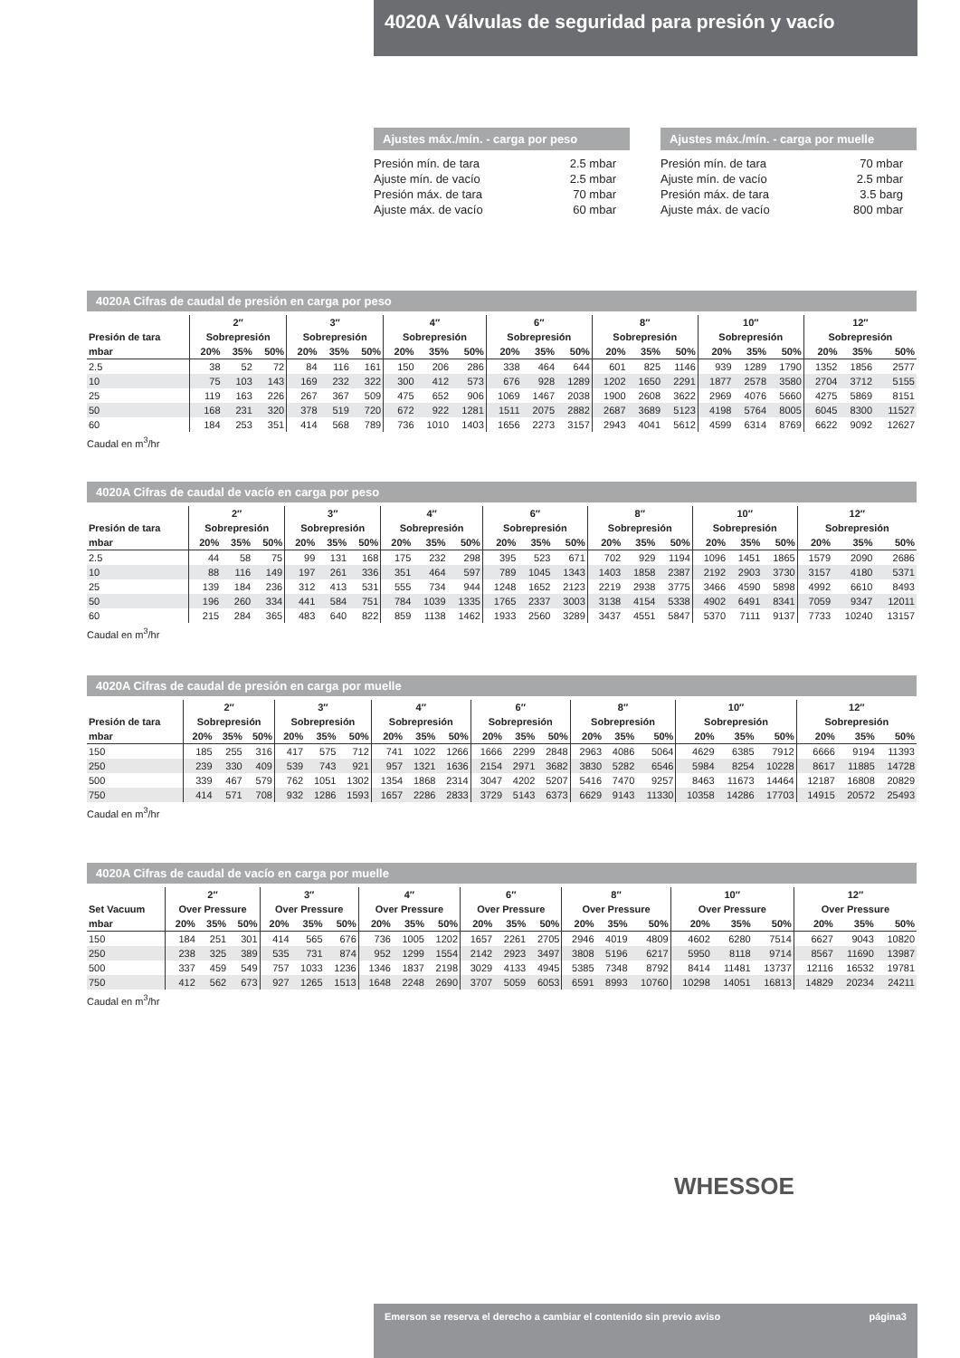4020A Válvulas de seguridad para presión y vacío
Ajustes máx./mín. - carga por peso
| Presión mín. de tara | 2.5 mbar |
| Ajuste mín. de vacío | 2.5 mbar |
| Presión máx. de tara | 70 mbar |
| Ajuste máx. de vacío | 60 mbar |
Ajustes máx./mín. - carga por muelle
| Presión mín. de tara | 70 mbar |
| Ajuste mín. de vacío | 2.5 mbar |
| Presión máx. de tara | 3.5 barg |
| Ajuste máx. de vacío | 800 mbar |
4020A Cifras de caudal de presión en carga por peso
| | 2″ | | | 3″ | | | 4″ | | | 6″ | | | 8″ | | | 10″ | | | 12″ | | |
| --- | --- | --- | --- | --- | --- | --- | --- | --- | --- | --- | --- | --- | --- | --- | --- | --- | --- | --- | --- | --- | --- |
| Presión de tara | Sobrepresión | | | Sobrepresión | | | Sobrepresión | | | Sobrepresión | | | Sobrepresión | | | Sobrepresión | | | Sobrepresión | | |
| mbar | 20% | 35% | 50% | 20% | 35% | 50% | 20% | 35% | 50% | 20% | 35% | 50% | 20% | 35% | 50% | 20% | 35% | 50% | 20% | 35% | 50% |
| 2.5 | 38 | 52 | 72 | 84 | 116 | 161 | 150 | 206 | 286 | 338 | 464 | 644 | 601 | 825 | 1146 | 939 | 1289 | 1790 | 1352 | 1856 | 2577 |
| 10 | 75 | 103 | 143 | 169 | 232 | 322 | 300 | 412 | 573 | 676 | 928 | 1289 | 1202 | 1650 | 2291 | 1877 | 2578 | 3580 | 2704 | 3712 | 5155 |
| 25 | 119 | 163 | 226 | 267 | 367 | 509 | 475 | 652 | 906 | 1069 | 1467 | 2038 | 1900 | 2608 | 3622 | 2969 | 4076 | 5660 | 4275 | 5869 | 8151 |
| 50 | 168 | 231 | 320 | 378 | 519 | 720 | 672 | 922 | 1281 | 1511 | 2075 | 2882 | 2687 | 3689 | 5123 | 4198 | 5764 | 8005 | 6045 | 8300 | 11527 |
| 60 | 184 | 253 | 351 | 414 | 568 | 789 | 736 | 1010 | 1403 | 1656 | 2273 | 3157 | 2943 | 4041 | 5612 | 4599 | 6314 | 8769 | 6622 | 9092 | 12627 |
Caudal en m<sup>3</sup>/hr
4020A Cifras de caudal de vacío en carga por peso
| | 2″ | | | 3″ | | | 4″ | | | 6″ | | | 8″ | | | 10″ | | | 12″ | | |
| --- | --- | --- | --- | --- | --- | --- | --- | --- | --- | --- | --- | --- | --- | --- | --- | --- | --- | --- | --- | --- | --- |
| Presión de tara | Sobrepresión | | | Sobrepresión | | | Sobrepresión | | | Sobrepresión | | | Sobrepresión | | | Sobrepresión | | | Sobrepresión | | |
| mbar | 20% | 35% | 50% | 20% | 35% | 50% | 20% | 35% | 50% | 20% | 35% | 50% | 20% | 35% | 50% | 20% | 35% | 50% | 20% | 35% | 50% |
| 2.5 | 44 | 58 | 75 | 99 | 131 | 168 | 175 | 232 | 298 | 395 | 523 | 671 | 702 | 929 | 1194 | 1096 | 1451 | 1865 | 1579 | 2090 | 2686 |
| 10 | 88 | 116 | 149 | 197 | 261 | 336 | 351 | 464 | 597 | 789 | 1045 | 1343 | 1403 | 1858 | 2387 | 2192 | 2903 | 3730 | 3157 | 4180 | 5371 |
| 25 | 139 | 184 | 236 | 312 | 413 | 531 | 555 | 734 | 944 | 1248 | 1652 | 2123 | 2219 | 2938 | 3775 | 3466 | 4590 | 5898 | 4992 | 6610 | 8493 |
| 50 | 196 | 260 | 334 | 441 | 584 | 751 | 784 | 1039 | 1335 | 1765 | 2337 | 3003 | 3138 | 4154 | 5338 | 4902 | 6491 | 8341 | 7059 | 9347 | 12011 |
| 60 | 215 | 284 | 365 | 483 | 640 | 822 | 859 | 1138 | 1462 | 1933 | 2560 | 3289 | 3437 | 4551 | 5847 | 5370 | 7111 | 9137 | 7733 | 10240 | 13157 |
Caudal en m<sup>3</sup>/hr
4020A Cifras de caudal de presión en carga por muelle
| | 2″ | | | 3″ | | | 4″ | | | 6″ | | | 8″ | | | 10″ | | | 12″ | | |
| --- | --- | --- | --- | --- | --- | --- | --- | --- | --- | --- | --- | --- | --- | --- | --- | --- | --- | --- | --- | --- | --- |
| Presión de tara | Sobrepresión | | | Sobrepresión | | | Sobrepresión | | | Sobrepresión | | | Sobrepresión | | | Sobrepresión | | | Sobrepresión | | |
| mbar | 20% | 35% | 50% | 20% | 35% | 50% | 20% | 35% | 50% | 20% | 35% | 50% | 20% | 35% | 50% | 20% | 35% | 50% | 20% | 35% | 50% |
| 150 | 185 | 255 | 316 | 417 | 575 | 712 | 741 | 1022 | 1266 | 1666 | 2299 | 2848 | 2963 | 4086 | 5064 | 4629 | 6385 | 7912 | 6666 | 9194 | 11393 |
| 250 | 239 | 330 | 409 | 539 | 743 | 921 | 957 | 1321 | 1636 | 2154 | 2971 | 3682 | 3830 | 5282 | 6546 | 5984 | 8254 | 10228 | 8617 | 11885 | 14728 |
| 500 | 339 | 467 | 579 | 762 | 1051 | 1302 | 1354 | 1868 | 2314 | 3047 | 4202 | 5207 | 5416 | 7470 | 9257 | 8463 | 11673 | 14464 | 12187 | 16808 | 20829 |
| 750 | 414 | 571 | 708 | 932 | 1286 | 1593 | 1657 | 2286 | 2833 | 3729 | 5143 | 6373 | 6629 | 9143 | 11330 | 10358 | 14286 | 17703 | 14915 | 20572 | 25493 |
Caudal en m<sup>3</sup>/hr
4020A Cifras de caudal de vacío en carga por muelle
| | 2″ | | | 3″ | | | 4″ | | | 6″ | | | 8″ | | | 10″ | | | 12″ | | |
| --- | --- | --- | --- | --- | --- | --- | --- | --- | --- | --- | --- | --- | --- | --- | --- | --- | --- | --- | --- | --- | --- |
| Set Vacuum | Over Pressure | | | Over Pressure | | | Over Pressure | | | Over Pressure | | | Over Pressure | | | Over Pressure | | | Over Pressure | | |
| mbar | 20% | 35% | 50% | 20% | 35% | 50% | 20% | 35% | 50% | 20% | 35% | 50% | 20% | 35% | 50% | 20% | 35% | 50% | 20% | 35% | 50% |
| 150 | 184 | 251 | 301 | 414 | 565 | 676 | 736 | 1005 | 1202 | 1657 | 2261 | 2705 | 2946 | 4019 | 4809 | 4602 | 6280 | 7514 | 6627 | 9043 | 10820 |
| 250 | 238 | 325 | 389 | 535 | 731 | 874 | 952 | 1299 | 1554 | 2142 | 2923 | 3497 | 3808 | 5196 | 6217 | 5950 | 8118 | 9714 | 8567 | 11690 | 13987 |
| 500 | 337 | 459 | 549 | 757 | 1033 | 1236 | 1346 | 1837 | 2198 | 3029 | 4133 | 4945 | 5385 | 7348 | 8792 | 8414 | 11481 | 13737 | 12116 | 16532 | 19781 |
| 750 | 412 | 562 | 673 | 927 | 1265 | 1513 | 1648 | 2248 | 2690 | 3707 | 5059 | 6053 | 6591 | 8993 | 10760 | 10298 | 14051 | 16813 | 14829 | 20234 | 24211 |
Caudal en m<sup>3</sup>/hr
WHESSOE
Emerson se reserva el derecho a cambiar el contenido sin previo aviso página3